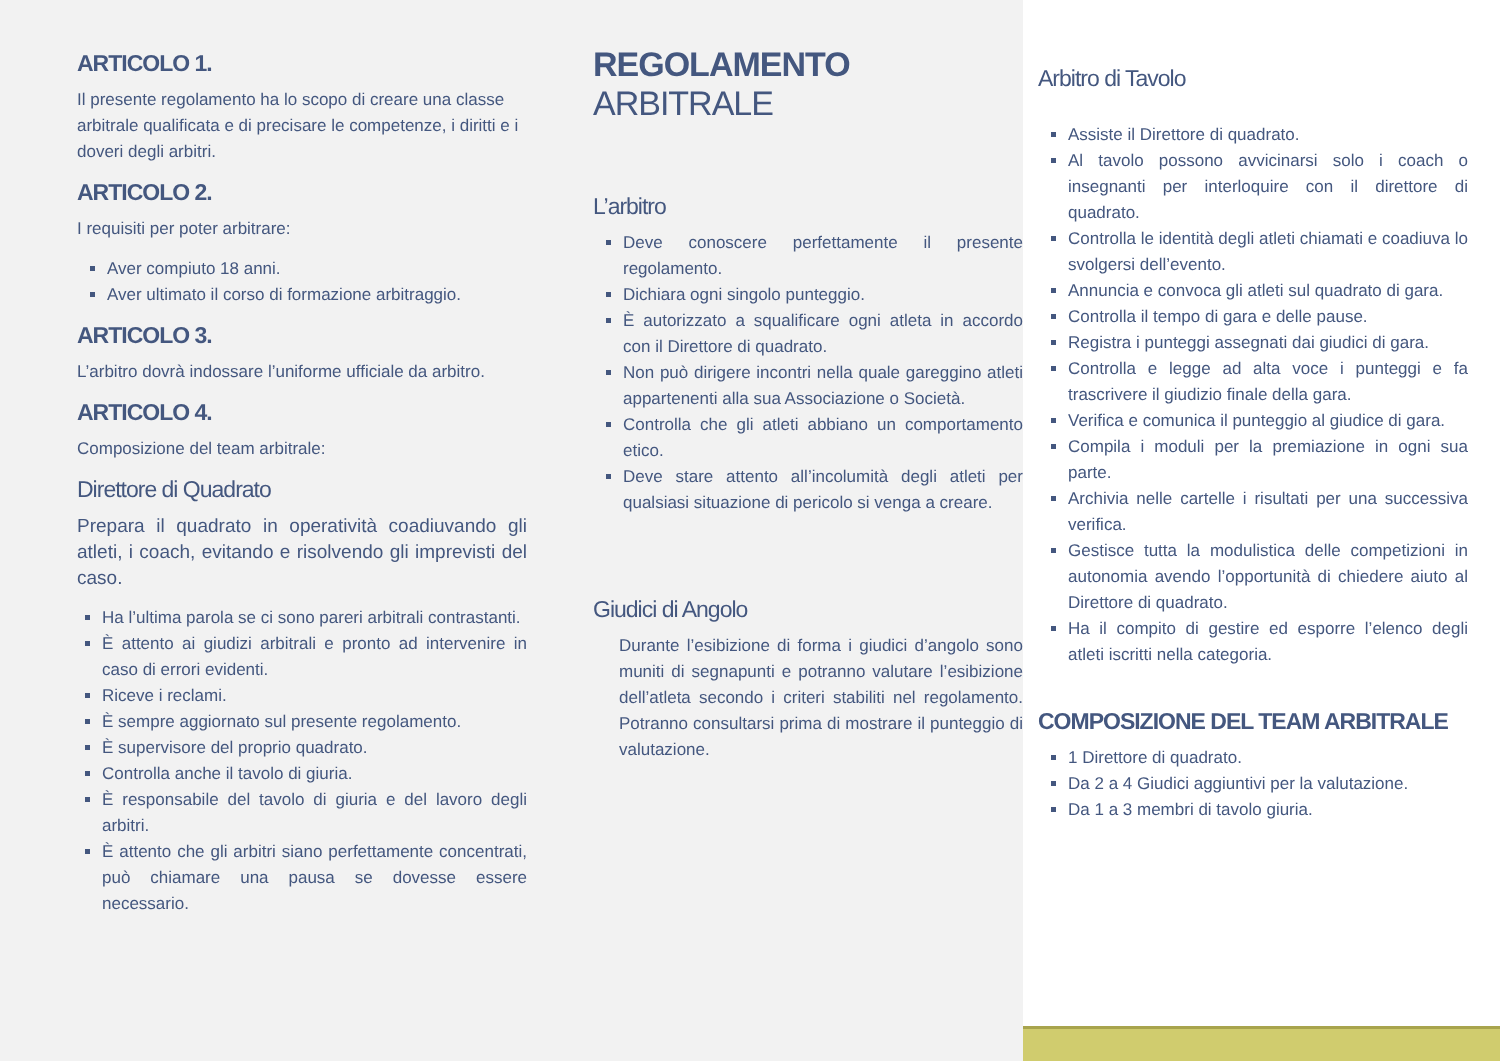ARTICOLO 1.
Il presente regolamento ha lo scopo di creare una classe arbitrale qualificata e di precisare le competenze, i diritti e i doveri degli arbitri.
ARTICOLO 2.
I requisiti per poter arbitrare:
Aver compiuto 18 anni.
Aver ultimato il corso di formazione arbitraggio.
ARTICOLO 3.
L’arbitro dovrà indossare l’uniforme ufficiale da arbitro.
ARTICOLO 4.
Composizione del team arbitrale:
Direttore di Quadrato
Prepara il quadrato in operatività coadiuvando gli atleti, i coach, evitando e risolvendo gli imprevisti del caso.
Ha l’ultima parola se ci sono pareri arbitrali contrastanti.
È attento ai giudizi arbitrali e pronto ad intervenire in caso di errori evidenti.
Riceve i reclami.
È sempre aggiornato sul presente regolamento.
È supervisore del proprio quadrato.
Controlla anche il tavolo di giuria.
È responsabile del tavolo di giuria e del lavoro degli arbitri.
È attento che gli arbitri siano perfettamente concentrati, può chiamare una pausa se dovesse essere necessario.
REGOLAMENTO ARBITRALE
L’arbitro
Deve conoscere perfettamente il presente regolamento.
Dichiara ogni singolo punteggio.
È autorizzato a squalificare ogni atleta in accordo con il Direttore di quadrato.
Non può dirigere incontri nella quale gareggino atleti appartenenti alla sua Associazione o Società.
Controlla che gli atleti abbiano un comportamento etico.
Deve stare attento all’incolumità degli atleti per qualsiasi situazione di pericolo si venga a creare.
Giudici di Angolo
Durante l’esibizione di forma i giudici d’angolo sono muniti di segnapunti e potranno valutare l’esibizione dell’atleta secondo i criteri stabiliti nel regolamento. Potranno consultarsi prima di mostrare il punteggio di valutazione.
Arbitro di Tavolo
Assiste il Direttore di quadrato.
Al tavolo possono avvicinarsi solo i coach o insegnanti per interloquire con il direttore di quadrato.
Controlla le identità degli atleti chiamati e coadiuva lo svolgersi dell’evento.
Annuncia e convoca gli atleti sul quadrato di gara.
Controlla il tempo di gara e delle pause.
Registra i punteggi assegnati dai giudici di gara.
Controlla e legge ad alta voce i punteggi e fa trascrivere il giudizio finale della gara.
Verifica e comunica il punteggio al giudice di gara.
Compila i moduli per la premiazione in ogni sua parte.
Archivia nelle cartelle i risultati per una successiva verifica.
Gestisce tutta la modulistica delle competizioni in autonomia avendo l’opportunità di chiedere aiuto al Direttore di quadrato.
Ha il compito di gestire ed esporre l’elenco degli atleti iscritti nella categoria.
COMPOSIZIONE DEL TEAM ARBITRALE
1 Direttore di quadrato.
Da 2 a 4 Giudici aggiuntivi per la valutazione.
Da 1 a 3 membri di tavolo giuria.